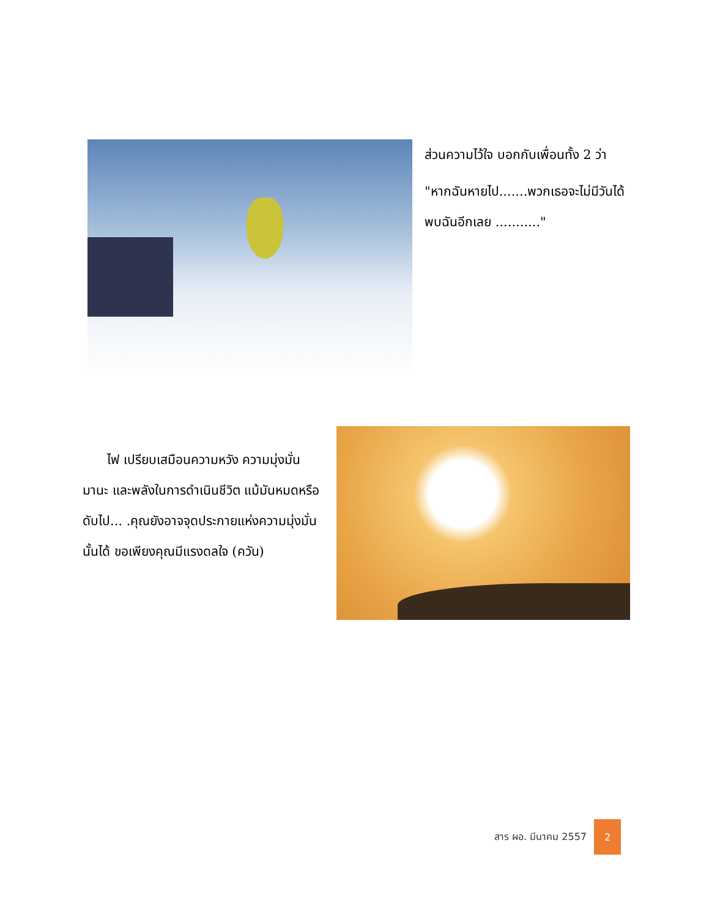ส่วนความไว้ใจ บอกกับเพื่อนทั้ง 2 ว่า
"หากฉันหายไป.......พวกเธอจะไม่มีวันได้พบฉันอีกเลย ..........."
ไฟ เปรียบเสมือนความหวัง ความมุ่งมั่น มานะ และพลังในการดำเนินชีวิต แม้มันหมดหรือดับไป... .คุณยังอาจจุดประกายแห่งความมุ่งมั่นนั้นได้ ขอเพียงคุณมีแรงดลใจ (ควัน)
สาร ผอ. มีนาคม 2557
2